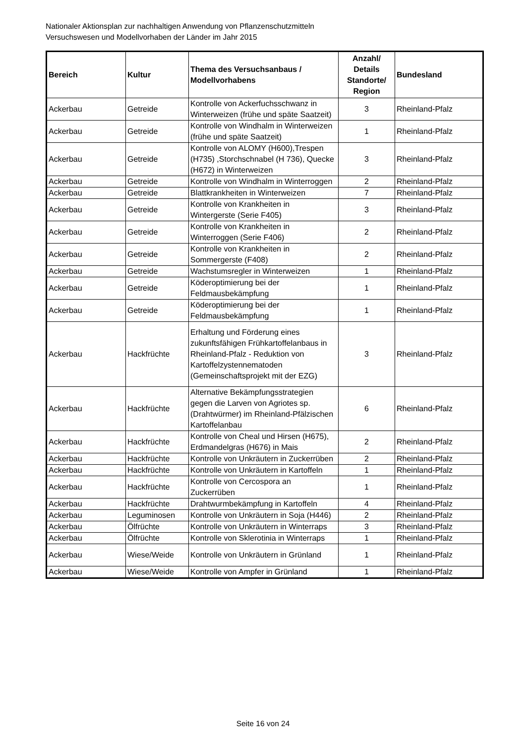Nationaler Aktionsplan zur nachhaltigen Anwendung von Pflanzenschutzmitteln
Versuchswesen und Modellvorhaben der Länder im Jahr 2015
| Bereich | Kultur | Thema des Versuchsanbaus / Modellvorhabens | Anzahl/ Details Standorte/ Region | Bundesland |
| --- | --- | --- | --- | --- |
| Ackerbau | Getreide | Kontrolle von Ackerfuchsschwanz in Winterweizen (frühe und späte Saatzeit) | 3 | Rheinland-Pfalz |
| Ackerbau | Getreide | Kontrolle von Windhalm in Winterweizen (frühe und späte Saatzeit) | 1 | Rheinland-Pfalz |
| Ackerbau | Getreide | Kontrolle von ALOMY (H600),Trespen (H735) ,Storchschnabel (H 736), Quecke (H672) in Winterweizen | 3 | Rheinland-Pfalz |
| Ackerbau | Getreide | Kontrolle von Windhalm in Winterroggen | 2 | Rheinland-Pfalz |
| Ackerbau | Getreide | Blattkrankheiten in Winterweizen | 7 | Rheinland-Pfalz |
| Ackerbau | Getreide | Kontrolle von Krankheiten in Wintergerste (Serie F405) | 3 | Rheinland-Pfalz |
| Ackerbau | Getreide | Kontrolle von Krankheiten in Winterroggen (Serie F406) | 2 | Rheinland-Pfalz |
| Ackerbau | Getreide | Kontrolle von Krankheiten in Sommergerste (F408) | 2 | Rheinland-Pfalz |
| Ackerbau | Getreide | Wachstumsregler in Winterweizen | 1 | Rheinland-Pfalz |
| Ackerbau | Getreide | Köderoptimierung bei der Feldmausbekämpfung | 1 | Rheinland-Pfalz |
| Ackerbau | Getreide | Köderoptimierung bei der Feldmausbekämpfung | 1 | Rheinland-Pfalz |
| Ackerbau | Hackfrüchte | Erhaltung und Förderung eines zukunftsfähigen Frühkartoffelanbaus in Rheinland-Pfalz - Reduktion von Kartoffelzystennematoden (Gemeinschaftsprojekt mit der EZG) | 3 | Rheinland-Pfalz |
| Ackerbau | Hackfrüchte | Alternative Bekämpfungsstrategien gegen die Larven von Agriotes sp. (Drahtwürmer) im Rheinland-Pfälzischen Kartoffelanbau | 6 | Rheinland-Pfalz |
| Ackerbau | Hackfrüchte | Kontrolle von Cheal und Hirsen (H675), Erdmandelgras (H676) in Mais | 2 | Rheinland-Pfalz |
| Ackerbau | Hackfrüchte | Kontrolle von Unkräutern in Zuckerrüben | 2 | Rheinland-Pfalz |
| Ackerbau | Hackfrüchte | Kontrolle von Unkräutern in Kartoffeln | 1 | Rheinland-Pfalz |
| Ackerbau | Hackfrüchte | Kontrolle von Cercospora an Zuckerrüben | 1 | Rheinland-Pfalz |
| Ackerbau | Hackfrüchte | Drahtwurmbekämpfung in Kartoffeln | 4 | Rheinland-Pfalz |
| Ackerbau | Leguminosen | Kontrolle von Unkräutern in Soja (H446) | 2 | Rheinland-Pfalz |
| Ackerbau | Ölfrüchte | Kontrolle von Unkräutern in Winterraps | 3 | Rheinland-Pfalz |
| Ackerbau | Ölfrüchte | Kontrolle von Sklerotinia in Winterraps | 1 | Rheinland-Pfalz |
| Ackerbau | Wiese/Weide | Kontrolle von Unkräutern in Grünland | 1 | Rheinland-Pfalz |
| Ackerbau | Wiese/Weide | Kontrolle von Ampfer in Grünland | 1 | Rheinland-Pfalz |
Seite 16 von 24